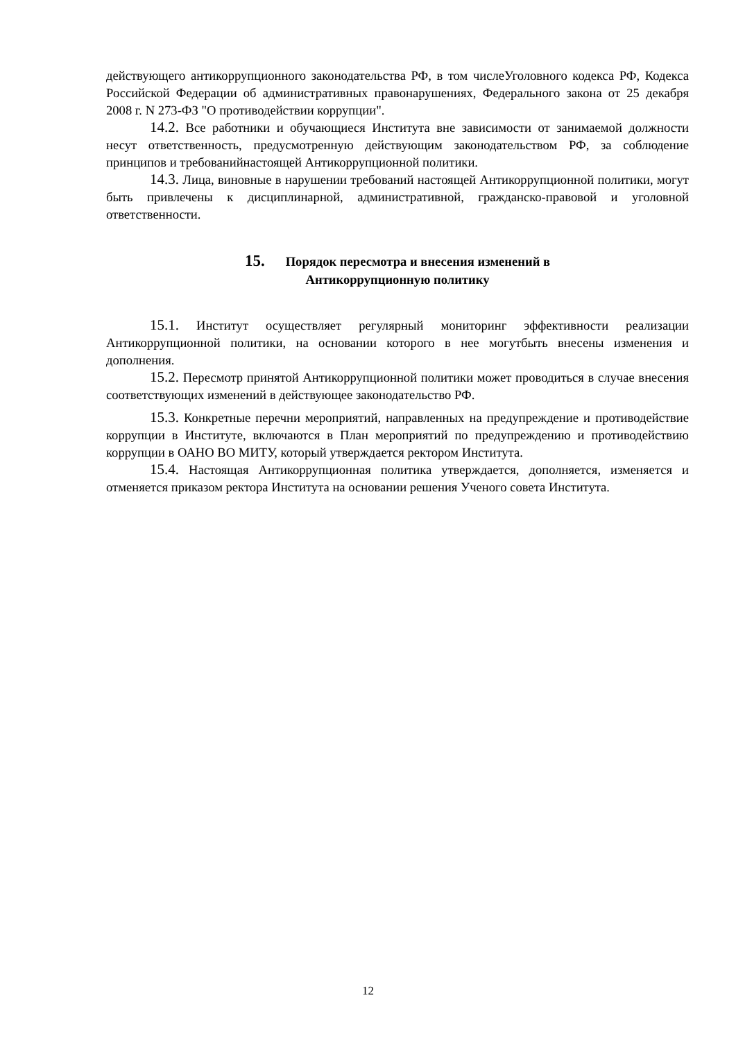действующего антикоррупционного законодательства РФ, в том числеУголовного кодекса РФ, Кодекса Российской Федерации об административных правонарушениях, Федерального закона от 25 декабря 2008 г. N 273-ФЗ "О противодействии коррупции".
14.2. Все работники и обучающиеся Института вне зависимости от занимаемой должности несут ответственность, предусмотренную действующим законодательством РФ, за соблюдение принципов и требованийнастоящей Антикоррупционной политики.
14.3. Лица, виновные в нарушении требований настоящей Антикоррупционной политики, могут быть привлечены к дисциплинарной, административной, гражданско-правовой и уголовной ответственности.
15. Порядок пересмотра и внесения изменений в
Антикоррупционную политику
15.1. Институт осуществляет регулярный мониторинг эффективности реализации Антикоррупционной политики, на основании которого в нее могутбыть внесены изменения и дополнения.
15.2. Пересмотр принятой Антикоррупционной политики может проводиться в случае внесения соответствующих изменений в действующее законодательство РФ.
15.3. Конкретные перечни мероприятий, направленных на предупреждение и противодействие коррупции в Институте, включаются в План мероприятий по предупреждению и противодействию коррупции в ОАНО ВО МИТУ, который утверждается ректором Института.
15.4. Настоящая Антикоррупционная политика утверждается, дополняется, изменяется и отменяется приказом ректора Института на основании решения Ученого совета Института.
12